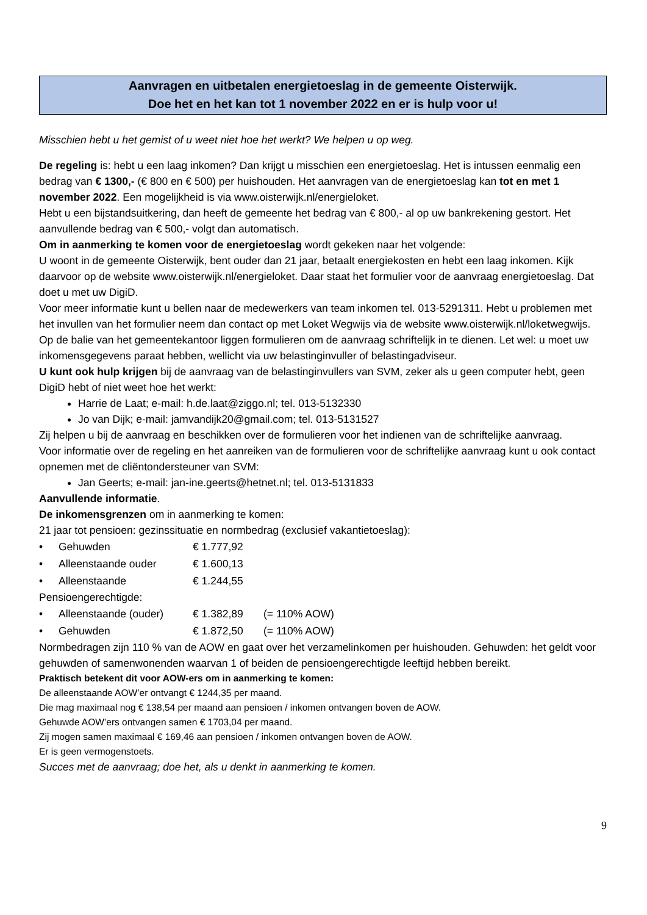Aanvragen en uitbetalen energietoeslag in de gemeente Oisterwijk.
Doe het en het kan tot 1 november 2022 en er is hulp voor u!
Misschien hebt u het gemist of u weet niet hoe het werkt? We helpen u op weg.
De regeling is: hebt u een laag inkomen? Dan krijgt u misschien een energietoeslag. Het is intussen eenmalig een bedrag van € 1300,- (€ 800 en € 500) per huishouden. Het aanvragen van de energietoeslag kan tot en met 1 november 2022. Een mogelijkheid is via www.oisterwijk.nl/energieloket.
Hebt u een bijstandsuitkering, dan heeft de gemeente het bedrag van € 800,- al op uw bankrekening gestort. Het aanvullende bedrag van € 500,- volgt dan automatisch.
Om in aanmerking te komen voor de energietoeslag wordt gekeken naar het volgende:
U woont in de gemeente Oisterwijk, bent ouder dan 21 jaar, betaalt energiekosten en hebt een laag inkomen. Kijk daarvoor op de website www.oisterwijk.nl/energieloket. Daar staat het formulier voor de aanvraag energietoeslag. Dat doet u met uw DigiD.
Voor meer informatie kunt u bellen naar de medewerkers van team inkomen tel. 013-5291311. Hebt u problemen met het invullen van het formulier neem dan contact op met Loket Wegwijs via de website www.oisterwijk.nl/loketwegwijs.
Op de balie van het gemeentekantoor liggen formulieren om de aanvraag schriftelijk in te dienen. Let wel: u moet uw inkomensgegevens paraat hebben, wellicht via uw belastinginvuller of belastingadviseur.
U kunt ook hulp krijgen bij de aanvraag van de belastinginvullers van SVM, zeker als u geen computer hebt, geen DigiD hebt of niet weet hoe het werkt:
Harrie de Laat; e-mail: h.de.laat@ziggo.nl; tel. 013-5132330
Jo van Dijk; e-mail: jamvandijk20@gmail.com; tel. 013-5131527
Zij helpen u bij de aanvraag en beschikken over de formulieren voor het indienen van de schriftelijke aanvraag.
Voor informatie over de regeling en het aanreiken van de formulieren voor de schriftelijke aanvraag kunt u ook contact opnemen met de cliëntondersteuner van SVM:
Jan Geerts; e-mail: jan-ine.geerts@hetnet.nl; tel. 013-5131833
Aanvullende informatie.
De inkomensgrenzen om in aanmerking te komen:
21 jaar tot pensioen: gezinssituatie en normbedrag (exclusief vakantietoeslag):
• Gehuwden € 1.777,92
• Alleenstaande ouder € 1.600,13
• Alleenstaande € 1.244,55
Pensioengerechtigde:
• Alleenstaande (ouder) € 1.382,89 (= 110% AOW)
• Gehuwden € 1.872,50 (= 110% AOW)
Normbedragen zijn 110 % van de AOW en gaat over het verzamelinkomen per huishouden. Gehuwden: het geldt voor gehuwden of samenwonenden waarvan 1 of beiden de pensioengerechtigde leeftijd hebben bereikt.
Praktisch betekent dit voor AOW-ers om in aanmerking te komen:
De alleenstaande AOW’er ontvangt € 1244,35 per maand.
Die mag maximaal nog € 138,54 per maand aan pensioen / inkomen ontvangen boven de AOW.
Gehuwde AOW’ers ontvangen samen € 1703,04 per maand.
Zij mogen samen maximaal € 169,46 aan pensioen / inkomen ontvangen boven de AOW.
Er is geen vermogenstoets.
Succes met de aanvraag; doe het, als u denkt in aanmerking te komen.
9